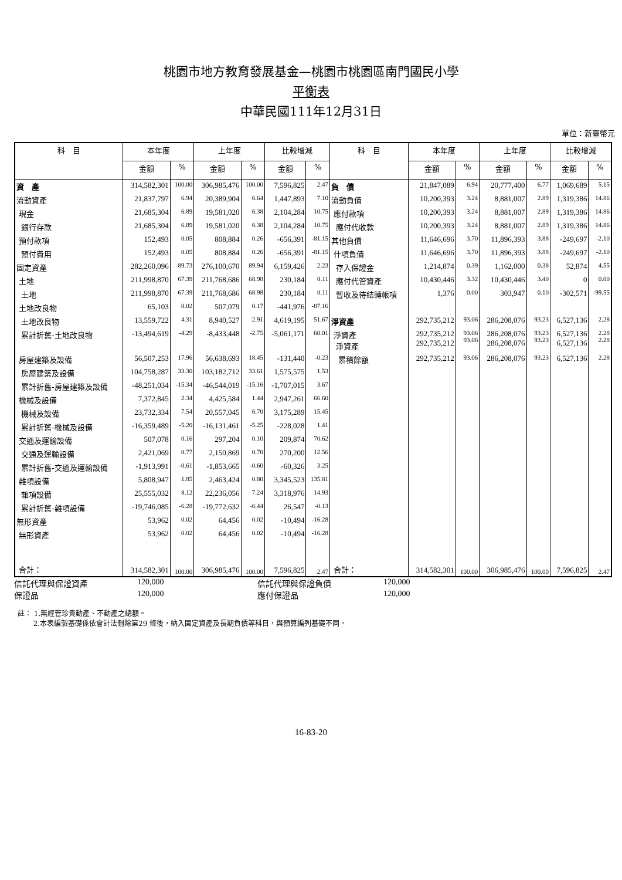桃園市地方教育發展基金—桃園市桃園區南門國民小學
平衡表
中華民國111年12月31日
單位：新臺幣元
| 科 目 | 本年度 | | 上年度 | | 比較增減 | | 科 目 | 本年度 | | 上年度 | | 比較增減 | |
| --- | --- | --- | --- | --- | --- | --- | --- | --- | --- | --- | --- | --- | --- |
| | 金額 | % | 金額 | % | 金額 | % | | 金額 | % | 金額 | % | 金額 | % |
| 資 產 | 314,582,301 | 100.00 | 306,985,476 | 100.00 | 7,596,825 | 2.47 | 負 債 | 21,847,089 | 6.94 | 20,777,400 | 6.77 | 1,069,689 | 5.15 |
| 流動資產 | 21,837,797 | 6.94 | 20,389,904 | 6.64 | 1,447,893 | 7.10 | 流動負債 | 10,200,393 | 3.24 | 8,881,007 | 2.89 | 1,319,386 | 14.86 |
| 現金 | 21,685,304 | 6.89 | 19,581,020 | 6.38 | 2,104,284 | 10.75 | 應付款項 | 10,200,393 | 3.24 | 8,881,007 | 2.89 | 1,319,386 | 14.86 |
| 銀行存款 | 21,685,304 | 6.89 | 19,581,020 | 6.38 | 2,104,284 | 10.75 | 應付代收款 | 10,200,393 | 3.24 | 8,881,007 | 2.89 | 1,319,386 | 14.86 |
| 預付款項 | 152,493 | 0.05 | 808,884 | 0.26 | -656,391 | -81.15 | 其他負債 | 11,646,696 | 3.70 | 11,896,393 | 3.88 | -249,697 | -2.10 |
| 預付費用 | 152,493 | 0.05 | 808,884 | 0.26 | -656,391 | -81.15 | 什項負債 | 11,646,696 | 3.70 | 11,896,393 | 3.88 | -249,697 | -2.10 |
| 固定資產 | 282,260,096 | 89.73 | 276,100,670 | 89.94 | 6,159,426 | 2.23 | 存入保證金 | 1,214,874 | 0.39 | 1,162,000 | 0.38 | 52,874 | 4.55 |
| 土地 | 211,998,870 | 67.39 | 211,768,686 | 68.98 | 230,184 | 0.11 | 應付代管資產 | 10,430,446 | 3.32 | 10,430,446 | 3.40 | 0 | 0.00 |
| 土地 | 211,998,870 | 67.39 | 211,768,686 | 68.98 | 230,184 | 0.11 | 暫收及待結轉帳項 | 1,376 | 0.00 | 303,947 | 0.10 | -302,571 | -99.55 |
| 土地改良物 | 65,103 | 0.02 | 507,079 | 0.17 | -441,976 | -87.16 | | | | | | | |
| 土地改良物 | 13,559,722 | 4.31 | 8,940,527 | 2.91 | 4,619,195 | 51.67 | 淨資產 | 292,735,212 | 93.06 | 286,208,076 | 93.23 | 6,527,136 | 2.28 |
| 累計折舊-土地改良物 | -13,494,619 | -4.29 | -8,433,448 | -2.75 | -5,061,171 | 60.01 | 淨資產 淨資產 | 292,735,212 292,735,212 | 93.06 93.06 | 286,208,076 286,208,076 | 93.23 93.23 | 6,527,136 6,527,136 | 2.28 2.28 |
| 房屋建築及設備 | 56,507,253 | 17.96 | 56,638,693 | 18.45 | -131,440 | -0.23 | 累積餘額 | 292,735,212 | 93.06 | 286,208,076 | 93.23 | 6,527,136 | 2.28 |
| 房屋建築及設備 | 104,758,287 | 33.30 | 103,182,712 | 33.61 | 1,575,575 | 1.53 | | | | | | | |
| 累計折舊-房屋建築及設備 | -48,251,034 | -15.34 | -46,544,019 | -15.16 | -1,707,015 | 3.67 | | | | | | | |
| 機械及設備 | 7,372,845 | 2.34 | 4,425,584 | 1.44 | 2,947,261 | 66.60 | | | | | | | |
| 機械及設備 | 23,732,334 | 7.54 | 20,557,045 | 6.70 | 3,175,289 | 15.45 | | | | | | | |
| 累計折舊-機械及設備 | -16,359,489 | -5.20 | -16,131,461 | -5.25 | -228,028 | 1.41 | | | | | | | |
| 交通及運輸設備 | 507,078 | 0.16 | 297,204 | 0.10 | 209,874 | 70.62 | | | | | | | |
| 交通及運輸設備 | 2,421,069 | 0.77 | 2,150,869 | 0.70 | 270,200 | 12.56 | | | | | | | |
| 累計折舊-交通及運輸設備 | -1,913,991 | -0.61 | -1,853,665 | -0.60 | -60,326 | 3.25 | | | | | | | |
| 雜項設備 | 5,808,947 | 1.85 | 2,463,424 | 0.80 | 3,345,523 | 135.81 | | | | | | | |
| 雜項設備 | 25,555,032 | 8.12 | 22,236,056 | 7.24 | 3,318,976 | 14.93 | | | | | | | |
| 累計折舊-雜項設備 | -19,746,085 | -6.28 | -19,772,632 | -6.44 | 26,547 | -0.13 | | | | | | | |
| 無形資產 | 53,962 | 0.02 | 64,456 | 0.02 | -10,494 | -16.28 | | | | | | | |
| 無形資產 | 53,962 | 0.02 | 64,456 | 0.02 | -10,494 | -16.28 | | | | | | | |
| 合計： | 314,582,301 | 100.00 | 306,985,476 | 100.00 | 7,596,825 | 2.47 | 合計： | 314,582,301 | 100.00 | 306,985,476 | 100.00 | 7,596,825 | 2.47 |
信託代理與保證資產 120,000 信託代理與保證負債 120,000
保證品 120,000 應付保證品 120,000
註： 1.無經管珍貴動產、不動產之總額。
2.本表編製基礎係依會計法刪除第29 條後，納入固定資產及長期負債等科目，與預算編列基礎不同。
16-83-20